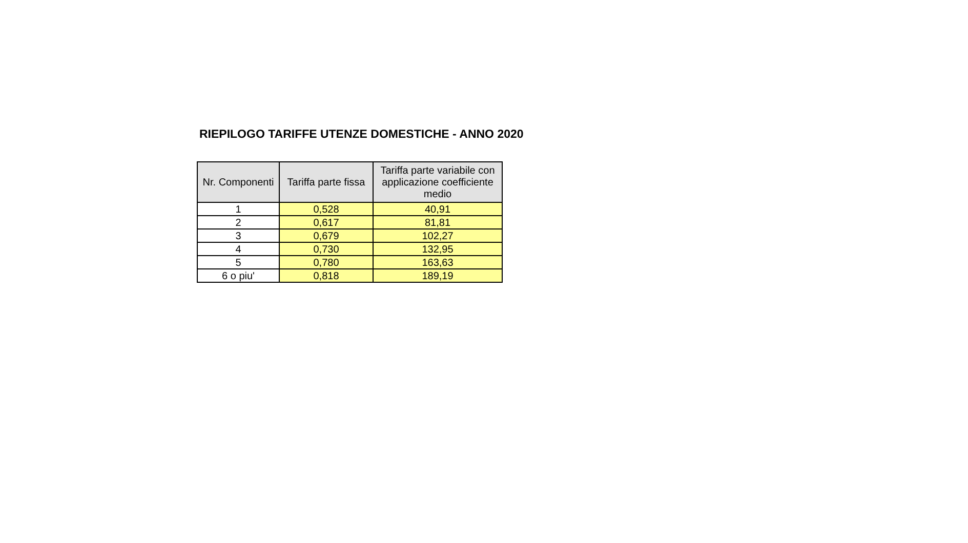RIEPILOGO TARIFFE UTENZE DOMESTICHE - ANNO 2020
| Nr. Componenti | Tariffa parte fissa | Tariffa parte variabile con applicazione coefficiente medio |
| --- | --- | --- |
| 1 | 0,528 | 40,91 |
| 2 | 0,617 | 81,81 |
| 3 | 0,679 | 102,27 |
| 4 | 0,730 | 132,95 |
| 5 | 0,780 | 163,63 |
| 6 o piu' | 0,818 | 189,19 |